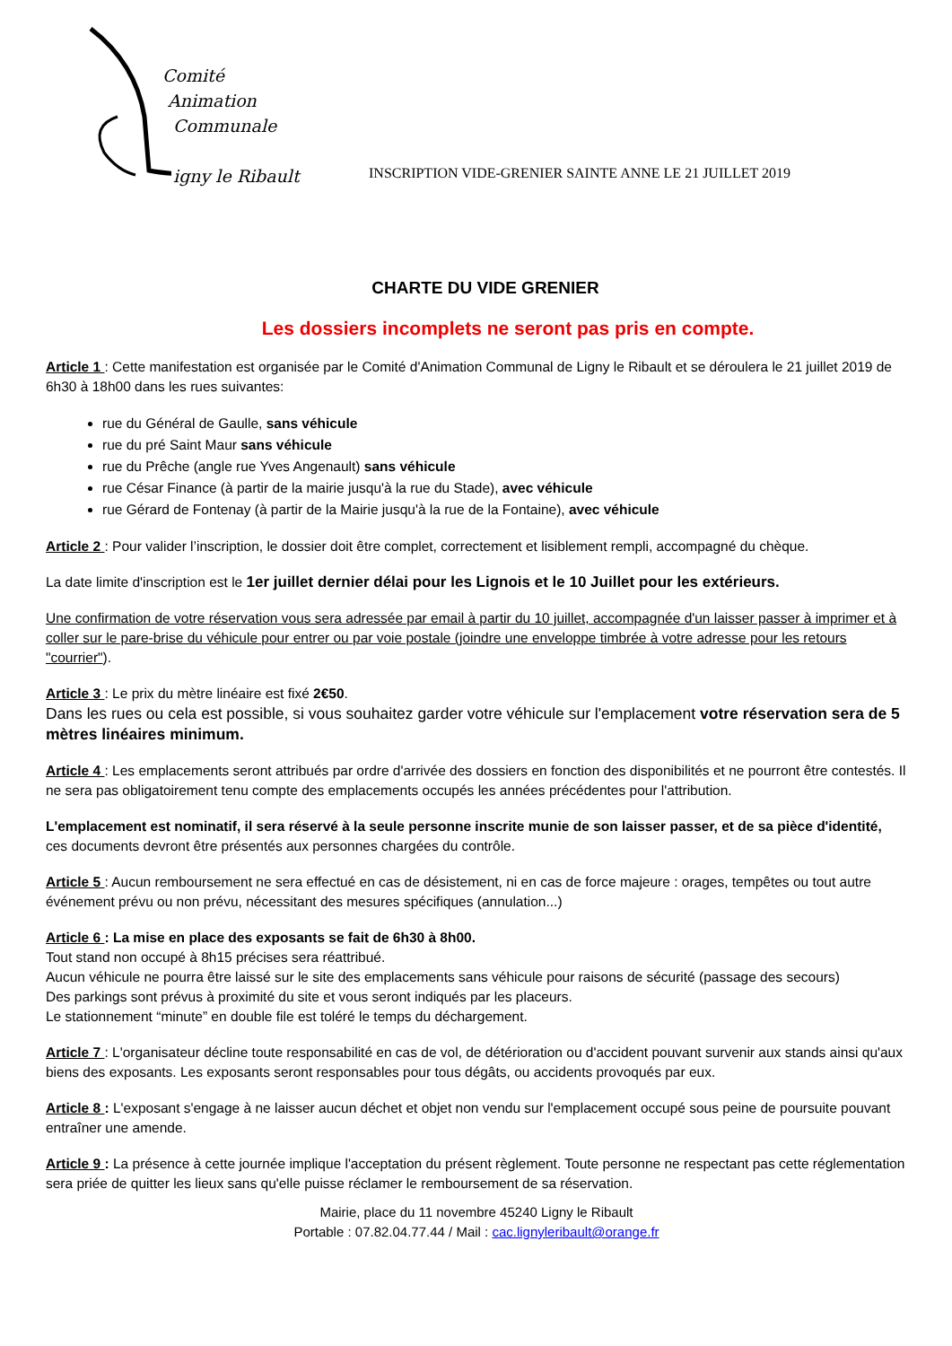Comité
Animation
Communale
igny le Ribault
INSCRIPTION VIDE-GRENIER SAINTE ANNE LE 21 JUILLET 2019
CHARTE DU VIDE GRENIER
Les dossiers incomplets ne seront pas pris en compte.
Article 1 : Cette manifestation est organisée par le Comité d'Animation Communal de Ligny le Ribault et se déroulera le 21 juillet 2019 de 6h30 à 18h00 dans les rues suivantes:
rue du Général de Gaulle, sans véhicule
rue du pré Saint Maur sans véhicule
rue du Prêche (angle rue Yves Angenault) sans véhicule
rue César Finance (à partir de la mairie jusqu'à la rue du Stade), avec véhicule
rue Gérard de Fontenay (à partir de la Mairie jusqu'à la rue de la Fontaine), avec véhicule
Article 2 : Pour valider l’inscription, le dossier doit être complet, correctement et lisiblement rempli, accompagné du chèque.
La date limite d'inscription est le 1er juillet dernier délai pour les Lignois et le 10 Juillet pour les extérieurs.
Une confirmation de votre réservation vous sera adressée par email à partir du 10 juillet, accompagnée d'un laisser passer à imprimer et à coller sur le pare-brise du véhicule pour entrer ou par voie postale (joindre une enveloppe timbrée à votre adresse pour les retours "courrier").
Article 3 : Le prix du mètre linéaire est fixé 2€50.
Dans les rues ou cela est possible, si vous souhaitez garder votre véhicule sur l'emplacement votre réservation sera de 5 mètres linéaires minimum.
Article 4 : Les emplacements seront attribués par ordre d'arrivée des dossiers en fonction des disponibilités et ne pourront être contestés. Il ne sera pas obligatoirement tenu compte des emplacements occupés les années précédentes pour l'attribution.
L'emplacement est nominatif, il sera réservé à la seule personne inscrite munie de son laisser passer, et de sa pièce d'identité, ces documents devront être présentés aux personnes chargées du contrôle.
Article 5 : Aucun remboursement ne sera effectué en cas de désistement, ni en cas de force majeure : orages, tempêtes ou tout autre événement prévu ou non prévu, nécessitant des mesures spécifiques (annulation...)
Article 6 : La mise en place des exposants se fait de 6h30 à 8h00.
Tout stand non occupé à 8h15 précises sera réattribué.
Aucun véhicule ne pourra être laissé sur le site des emplacements sans véhicule pour raisons de sécurité (passage des secours)
Des parkings sont prévus à proximité du site et vous seront indiqués par les placeurs.
Le stationnement “minute” en double file est toléré le temps du déchargement.
Article 7 : L'organisateur décline toute responsabilité en cas de vol, de détérioration ou d'accident pouvant survenir aux stands ainsi qu'aux biens des exposants. Les exposants seront responsables pour tous dégâts, ou accidents provoqués par eux.
Article 8 : L'exposant s'engage à ne laisser aucun déchet et objet non vendu sur l'emplacement occupé sous peine de poursuite pouvant entraîner une amende.
Article 9 : La présence à cette journée implique l'acceptation du présent règlement. Toute personne ne respectant pas cette réglementation sera priée de quitter les lieux sans qu'elle puisse réclamer le remboursement de sa réservation.
Mairie, place du 11 novembre 45240 Ligny le Ribault
Portable : 07.82.04.77.44 / Mail : cac.lignyleribault@orange.fr